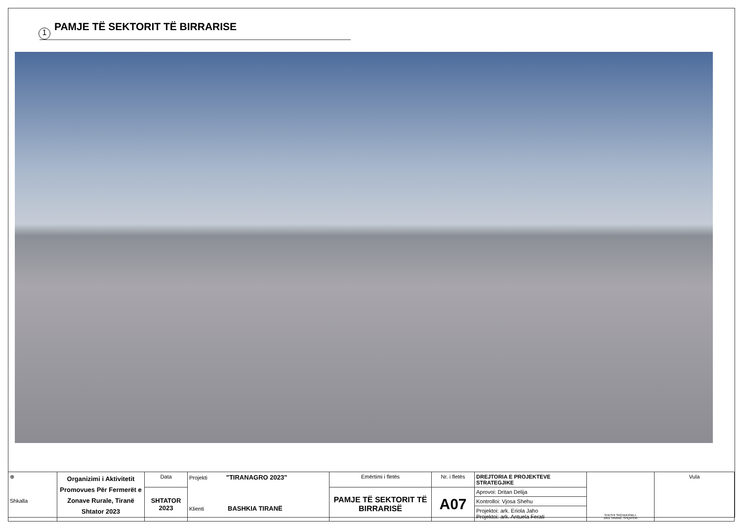1 PAMJE TË SEKTORIT TË BIRRARISE
| ⊕ Shkalla | Organizimi i Aktivitetit Promovues Për Fermerët e Zonave Rurale, Tiranë Shtator 2023 | Data | Projekti "TIRANAGRO 2023" Klienti BASHKIA TIRANË | Emërtimi i fletës | Nr. i fletës | DREJTORIA E PROJEKTEVE STRATEGJIKE | SHESHI SKËNDERBEJ, 1001 TIRANË, SHQIPËRI | Vula |
| | | SHTATOR 2023 | | PAMJE TË SEKTORIT TË BIRRARISË | A07 | Aprovoi: Dritan Delija | | |
| | | | | | | Kontrolloi: Vjosa Shehu | | |
| | | | | | | Projektoi: ark. Eriola Jaho Projektoi: ark. Antuela Ferati | | |